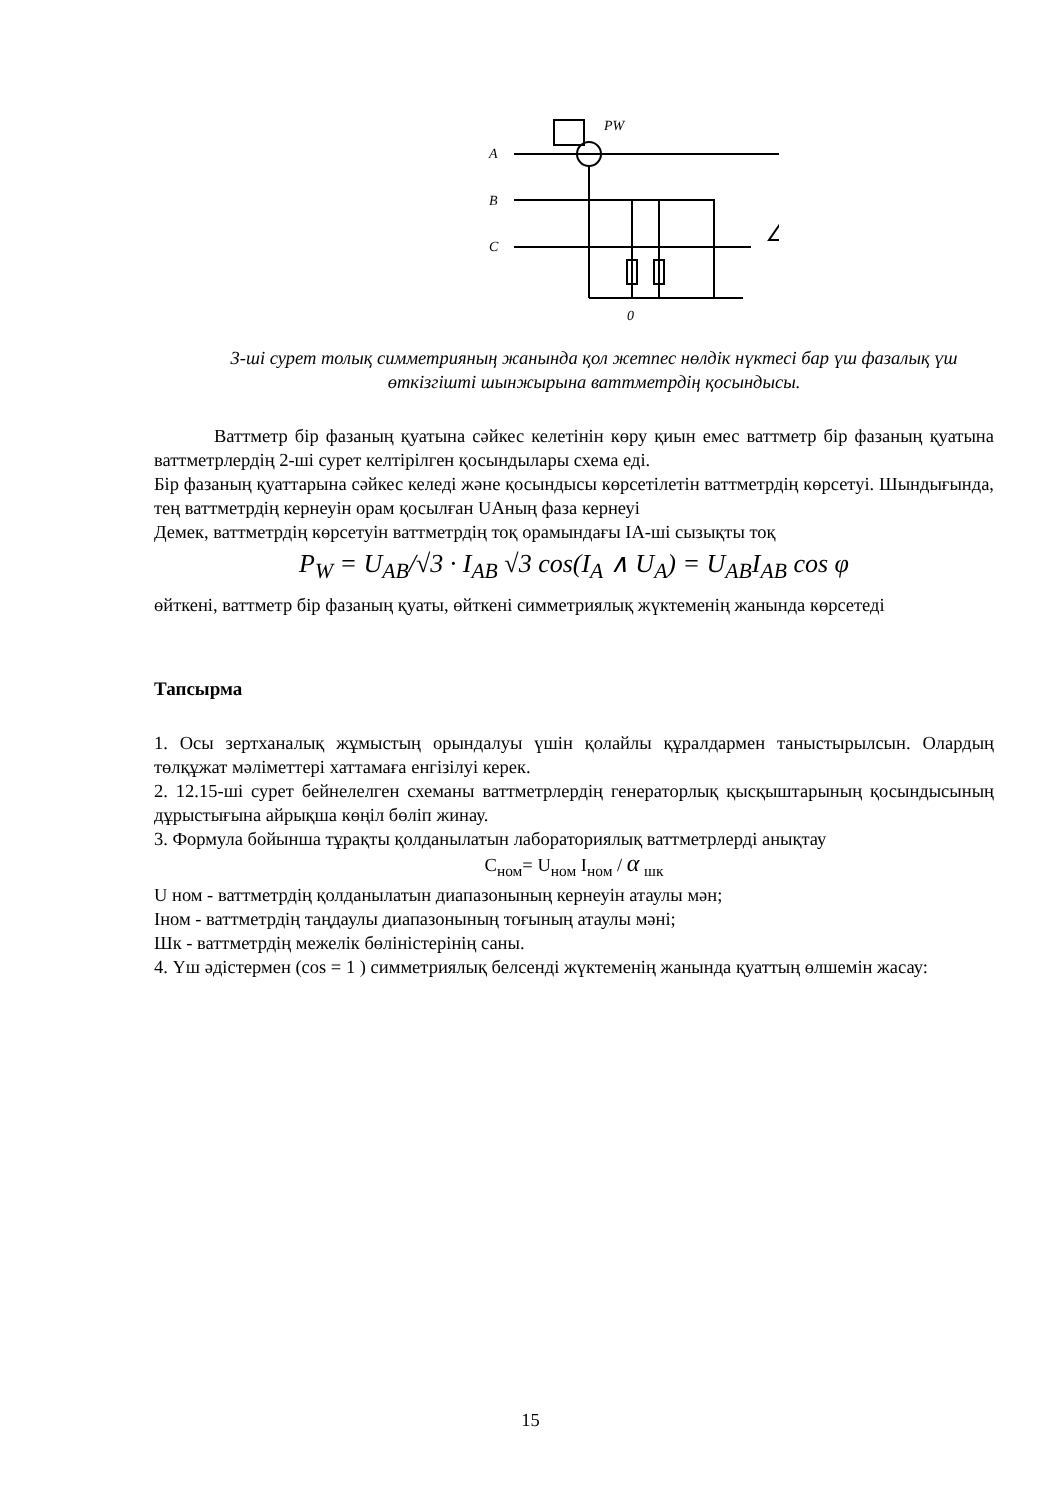A
B
C
PW
0
3-ші сурет толық симметрияның жанында қол жетпес нөлдік нүктесі бар үш фазалық үш өткізгішті шынжырына ваттметрдің қосындысы.
Ваттметр бір фазаның қуатына сәйкес келетінін көру қиын емес ваттметр бір фазаның қуатына ваттметрлердің 2-ші сурет келтірілген қосындылары схема еді.
Бір фазаның қуаттарына сәйкес келеді және қосындысы көрсетілетін ваттметрдің көрсетуі. Шындығында, тең ваттметрдің кернеуін орам қосылған UАның фаза кернеуі
Демек, ваттметрдің көрсетуін ваттметрдің тоқ орамындағы IА-ші сызықты тоқ
P<sub>W</sub> = U<sub>AB</sub>/√3 · I<sub>AB</sub> √3 cos(I<sub>A</sub> ∧ U<sub>A</sub>) = U<sub>AB</sub>I<sub>AB</sub> cos φ
өйткені, ваттметр бір фазаның қуаты, өйткені симметриялық жүктеменің жанында көрсетеді
Тапсырма
1. Осы зертханалық жұмыстың орындалуы үшін қолайлы құралдармен таныстырылсын. Олардың төлқұжат мәліметтері хаттамаға енгізілуі керек.
2. 12.15-ші сурет бейнелелген схеманы ваттметрлердің генераторлық қысқыштарының қосындысының дұрыстығына айрықша көңіл бөліп жинау.
3. Формула бойынша тұрақты қолданылатын лабораториялық ваттметрлерді анықтау
C<sub>ном</sub>= U<sub>ном</sub> I<sub>ном</sub> / α <sub>шк</sub>
U ном - ваттметрдің қолданылатын диапазонының кернеуін атаулы мән;
Iном - ваттметрдің таңдаулы диапазонының тоғының атаулы мәні;
Шк - ваттметрдің межелік бөліністерінің саны.
4. Үш әдістермен (cos = 1 ) симметриялық белсенді жүктеменің жанында қуаттың өлшемін жасау:
15